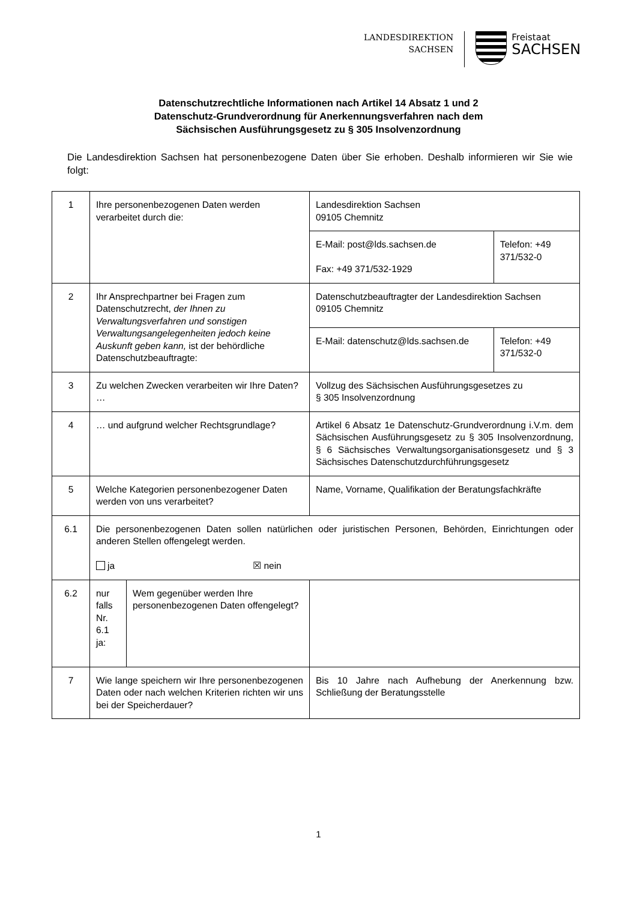LANDESDIREKTION
SACHSEN
Freistaat
SACHSEN
Datenschutzrechtliche Informationen nach Artikel 14 Absatz 1 und 2
Datenschutz-Grundverordnung für Anerkennungsverfahren nach dem
Sächsischen Ausführungsgesetz zu § 305 Insolvenzordnung
Die Landesdirektion Sachsen hat personenbezogene Daten über Sie erhoben. Deshalb informieren wir Sie wie folgt:
| 1 | Ihre personenbezogenen Daten werden verarbeitet durch die: | | Landesdirektion Sachsen 09105 Chemnitz | |
| | | | E-Mail: post@lds.sachsen.de Fax: +49 371/532-1929 | Telefon: +49 371/532-0 |
| 2 | Ihr Ansprechpartner bei Fragen zum Datenschutzrecht, der Ihnen zu Verwaltungsverfahren und sonstigen Verwaltungsangelegenheiten jedoch keine Auskunft geben kann, ist der behördliche Datenschutzbeauftragte: | | Datenschutzbeauftragter der Landesdirektion Sachsen 09105 Chemnitz | |
| | | | E-Mail: datenschutz@lds.sachsen.de | Telefon: +49 371/532-0 |
| 3 | Zu welchen Zwecken verarbeiten wir Ihre Daten? … | | Vollzug des Sächsischen Ausführungsgesetzes zu § 305 Insolvenzordnung | |
| 4 | … und aufgrund welcher Rechtsgrundlage? | | Artikel 6 Absatz 1e Datenschutz-Grundverordnung i.V.m. dem Sächsischen Ausführungsgesetz zu § 305 Insolvenzordnung, § 6 Sächsisches Verwaltungsorganisationsgesetz und § 3 Sächsisches Datenschutzdurchführungsgesetz | |
| 5 | Welche Kategorien personenbezogener Daten werden von uns verarbeitet? | | Name, Vorname, Qualifikation der Beratungsfachkräfte | |
| 6.1 | Die personenbezogenen Daten sollen natürlichen oder juristischen Personen, Behörden, Einrichtungen oder anderen Stellen offengelegt werden. ja ☒ nein | | | |
| 6.2 | nur falls Nr. 6.1 ja: | Wem gegenüber werden Ihre personenbezogenen Daten offengelegt? | | |
| 7 | Wie lange speichern wir Ihre personenbezogenen Daten oder nach welchen Kriterien richten wir uns bei der Speicherdauer? | | Bis 10 Jahre nach Aufhebung der Anerkennung bzw. Schließung der Beratungsstelle | |
1